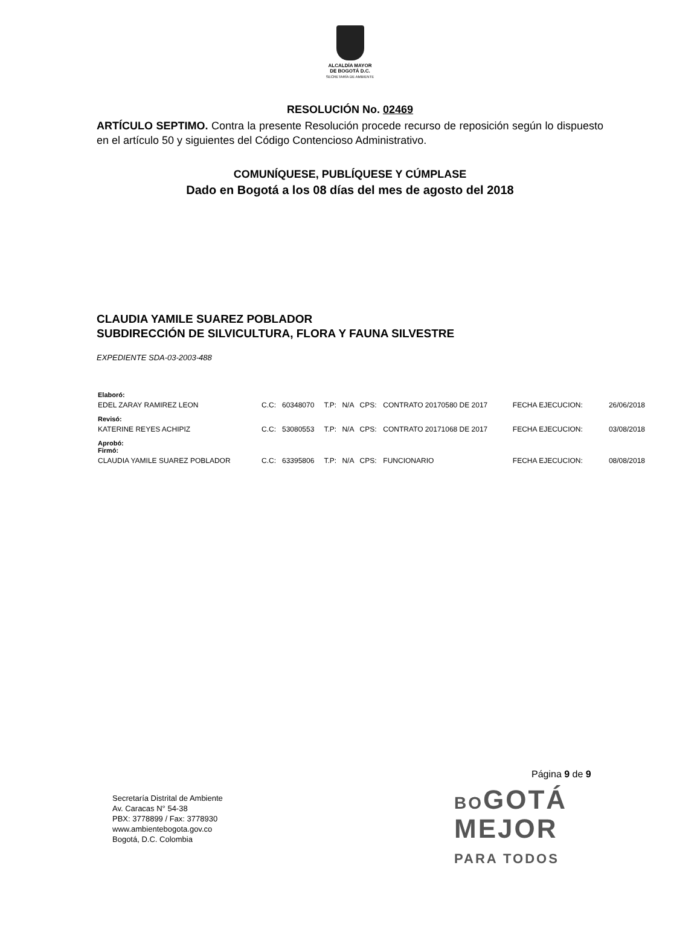ALCALDÍA MAYOR
DE BOGOTÁ D.C.
SECRETARÍA DE AMBIENTE
RESOLUCIÓN No. 02469
ARTÍCULO SEPTIMO. Contra la presente Resolución procede recurso de reposición según lo dispuesto en el artículo 50 y siguientes del Código Contencioso Administrativo.
COMUNÍQUESE, PUBLÍQUESE Y CÚMPLASE
Dado en Bogotá a los 08 días del mes de agosto del 2018
CLAUDIA YAMILE SUAREZ POBLADOR
SUBDIRECCIÓN DE SILVICULTURA, FLORA Y FAUNA SILVESTRE
EXPEDIENTE SDA-03-2003-488
| Elaboró: | | | | | | | | |
| EDEL ZARAY RAMIREZ LEON | C.C: | 60348070 | T.P: | N/A | CPS: | CONTRATO 20170580 DE 2017 | FECHA EJECUCION: | 26/06/2018 |
| Revisó: | | | | | | | | |
| KATERINE REYES ACHIPIZ | C.C: | 53080553 | T.P: | N/A | CPS: | CONTRATO 20171068 DE 2017 | FECHA EJECUCION: | 03/08/2018 |
| Aprobó: Firmó: | | | | | | | | |
| CLAUDIA YAMILE SUAREZ POBLADOR | C.C: | 63395806 | T.P: | N/A | CPS: | FUNCIONARIO | FECHA EJECUCION: | 08/08/2018 |
Página 9 de 9
Secretaría Distrital de Ambiente
Av. Caracas N° 54-38
PBX: 3778899 / Fax: 3778930
www.ambientebogota.gov.co
Bogotá, D.C. Colombia
BOGOTÁ
MEJOR
PARA TODOS